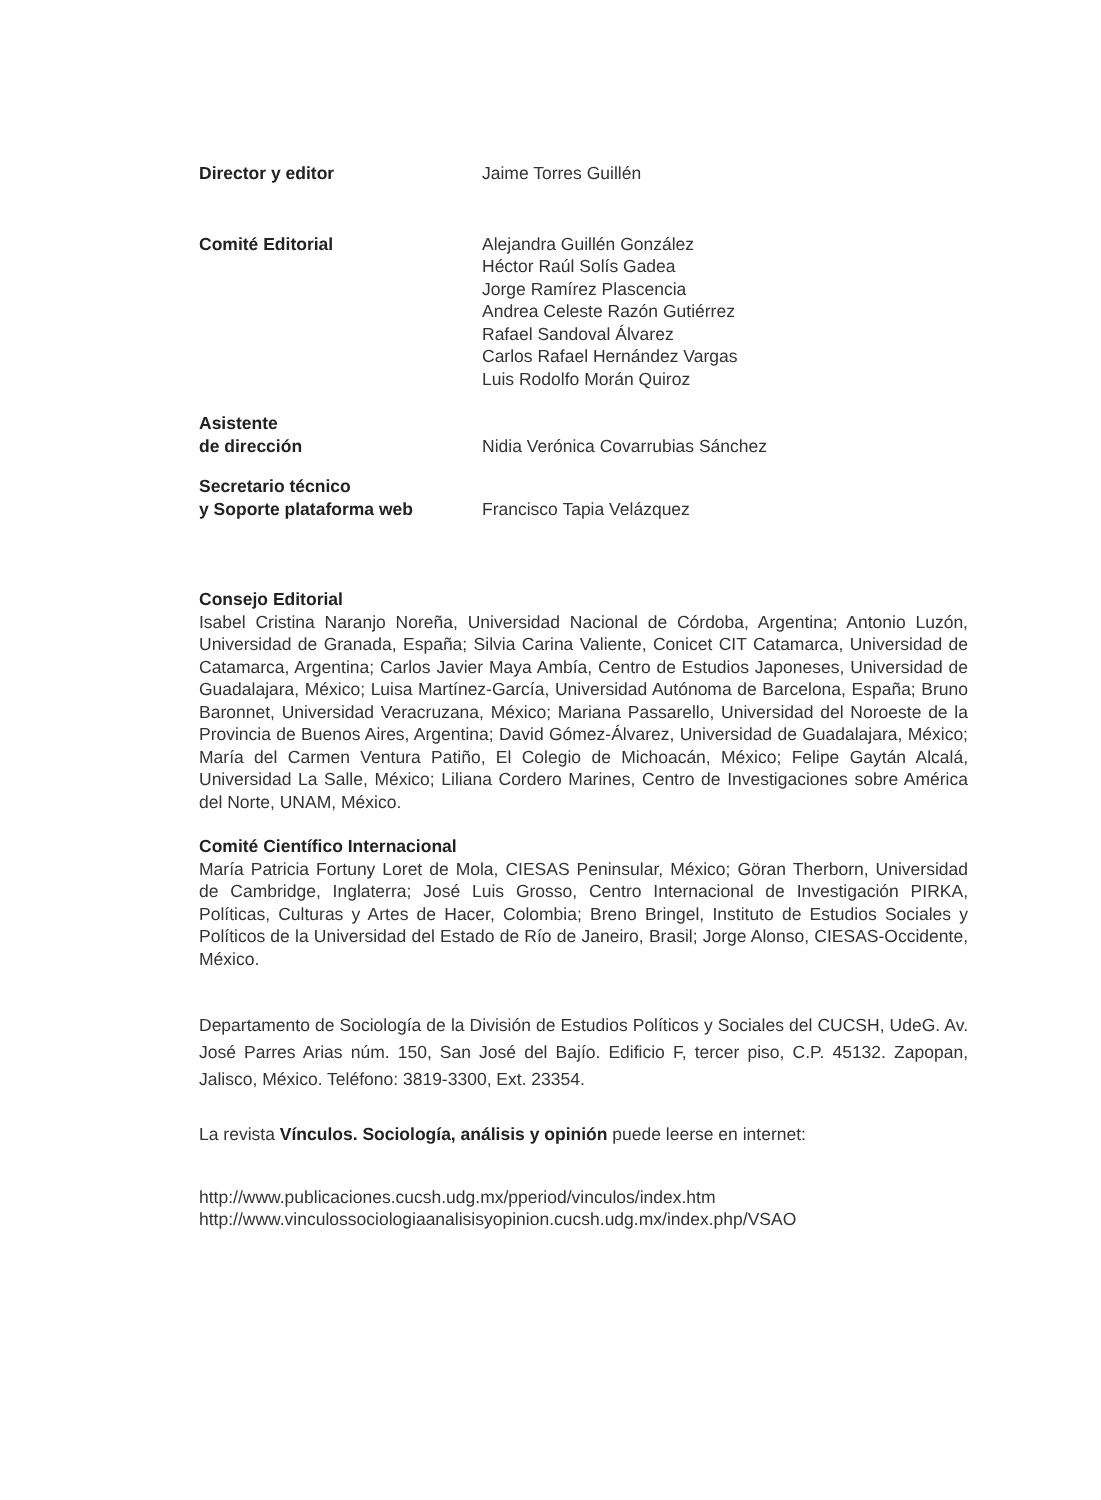Director y editor Jaime Torres Guillén
Comité Editorial Alejandra Guillén González
Héctor Raúl Solís Gadea
Jorge Ramírez Plascencia
Andrea Celeste Razón Gutiérrez
Rafael Sandoval Álvarez
Carlos Rafael Hernández Vargas
Luis Rodolfo Morán Quiroz
Asistente
de dirección
Nidia Verónica Covarrubias Sánchez
Secretario técnico
y Soporte plataforma web
Francisco Tapia Velázquez
Consejo Editorial
Isabel Cristina Naranjo Noreña, Universidad Nacional de Córdoba, Argentina; Antonio Luzón, Universidad de Granada, España; Silvia Carina Valiente, Conicet CIT Catamarca, Universidad de Catamarca, Argentina; Carlos Javier Maya Ambía, Centro de Estudios Japoneses, Universidad de Guadalajara, México; Luisa Martínez-García, Universidad Autónoma de Barcelona, España; Bruno Baronnet, Universidad Veracruzana, México; Mariana Passarello, Universidad del Noroeste de la Provincia de Buenos Aires, Argentina; David Gómez-Álvarez, Universidad de Guadalajara, México; María del Carmen Ventura Patiño, El Colegio de Michoacán, México; Felipe Gaytán Alcalá, Universidad La Salle, México; Liliana Cordero Marines, Centro de Investigaciones sobre América del Norte, UNAM, México.
Comité Científico Internacional
María Patricia Fortuny Loret de Mola, CIESAS Peninsular, México; Göran Therborn, Universidad de Cambridge, Inglaterra; José Luis Grosso, Centro Internacional de Investigación PIRKA, Políticas, Culturas y Artes de Hacer, Colombia; Breno Bringel, Instituto de Estudios Sociales y Políticos de la Universidad del Estado de Río de Janeiro, Brasil; Jorge Alonso, CIESAS-Occidente, México.
Departamento de Sociología de la División de Estudios Políticos y Sociales del CUCSH, UdeG. Av. José Parres Arias núm. 150, San José del Bajío. Edificio F, tercer piso, C.P. 45132. Zapopan, Jalisco, México. Teléfono: 3819-3300, Ext. 23354.
La revista Vínculos. Sociología, análisis y opinión puede leerse en internet:
http://www.publicaciones.cucsh.udg.mx/pperiod/vinculos/index.htm
http://www.vinculossociologiaanalisisyopinion.cucsh.udg.mx/index.php/VSAO